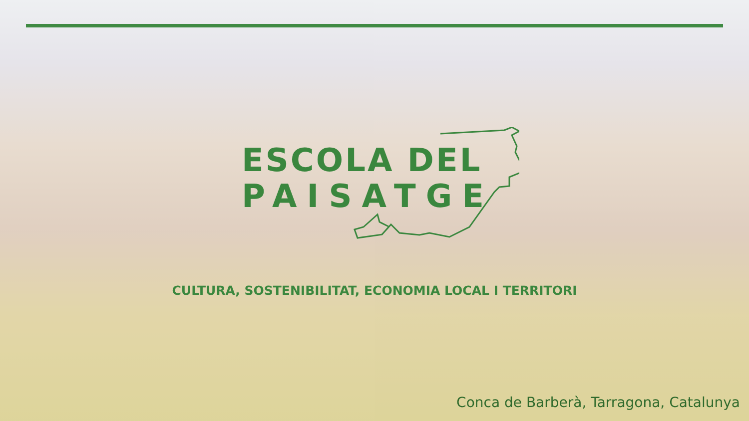ESCOLA DEL
PAISATGE
CULTURA, SOSTENIBILITAT, ECONOMIA LOCAL I TERRITORI
Conca de Barberà, Tarragona, Catalunya